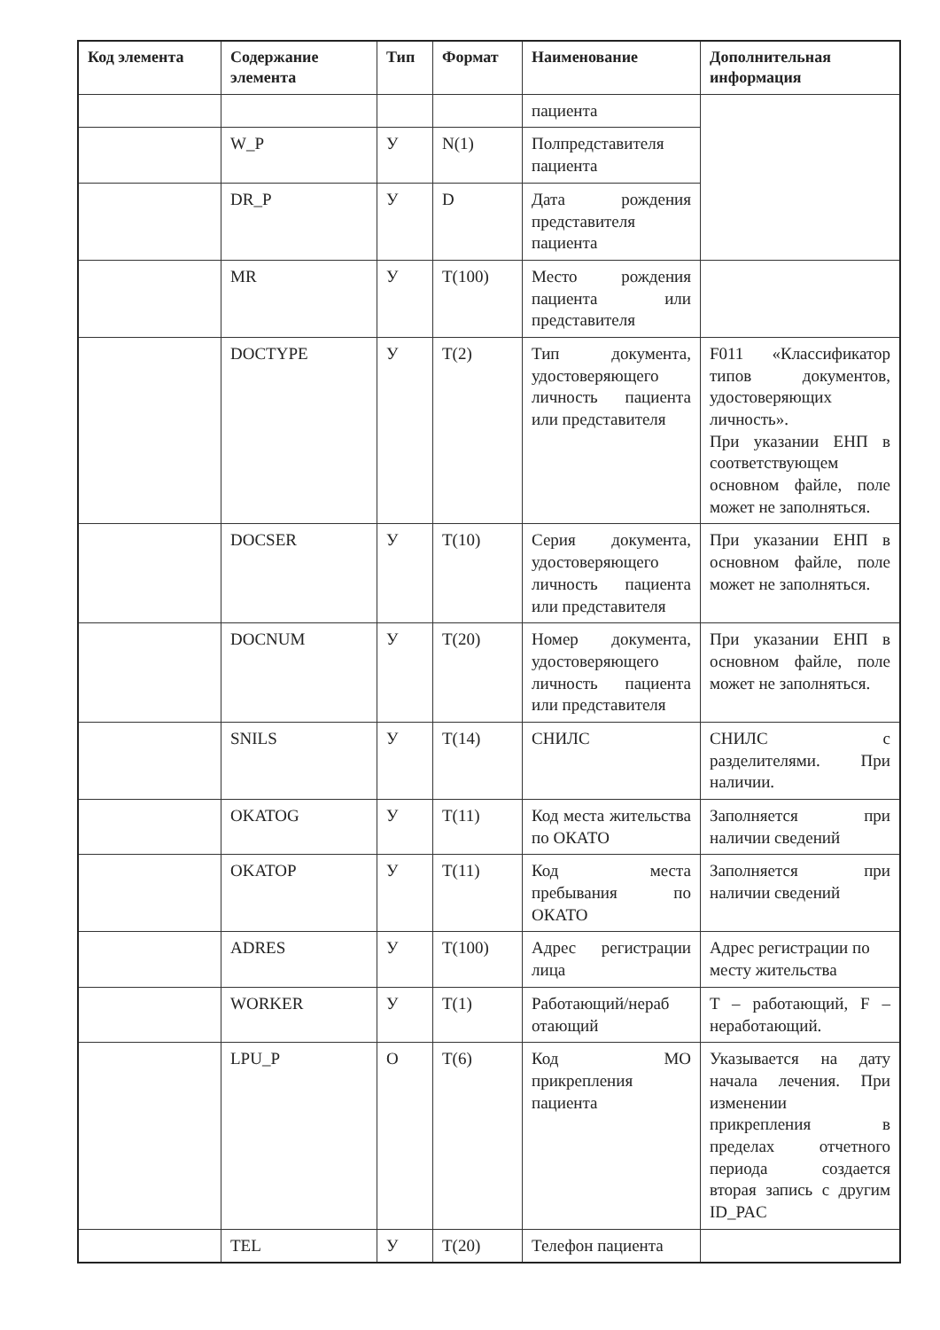| Код элемента | Содержание элемента | Тип | Формат | Наименование | Дополнительная информация |
| --- | --- | --- | --- | --- | --- |
| | | | | пациента | |
| | W_P | У | N(1) | Полпредставителя пациента | |
| | DR_P | У | D | Дата рождения представителя пациента | |
| | MR | У | T(100) | Место рождения пациента или представителя | |
| | DOCTYPE | У | T(2) | Тип документа, удостоверяющего личность пациента или представителя | F011 «Классификатор типов документов, удостоверяющих личность». При указании ЕНП в соответствующем основном файле, поле может не заполняться. |
| | DOCSER | У | T(10) | Серия документа, удостоверяющего личность пациента или представителя | При указании ЕНП в основном файле, поле может не заполняться. |
| | DOCNUM | У | T(20) | Номер документа, удостоверяющего личность пациента или представителя | При указании ЕНП в основном файле, поле может не заполняться. |
| | SNILS | У | T(14) | СНИЛС | СНИЛС с разделителями. При наличии. |
| | OKATOG | У | T(11) | Код места жительства по ОКАТО | Заполняется при наличии сведений |
| | OKATOP | У | T(11) | Код места пребывания по ОКАТО | Заполняется при наличии сведений |
| | ADRES | У | T(100) | Адрес регистрации лица | Адрес регистрации по месту жительства |
| | WORKER | У | T(1) | Работающий/нераб отающий | T – работающий, F – неработающий. |
| | LPU_P | О | T(6) | Код МО прикрепления пациента | Указывается на дату начала лечения. При изменении прикрепления в пределах отчетного периода создается вторая запись с другим ID_PAC |
| | TEL | У | T(20) | Телефон пациента | |